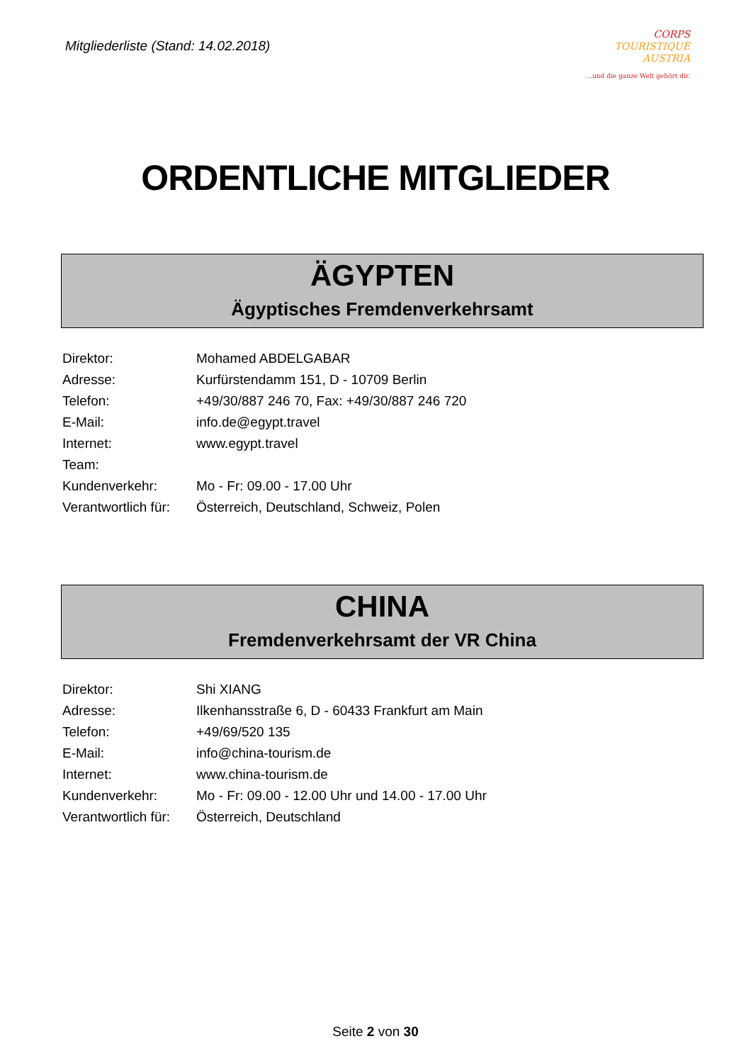Mitgliederliste (Stand: 14.02.2018)
CORPS
TOURISTIQUE
AUSTRIA
...und die ganze Welt gehört dir.
ORDENTLICHE MITGLIEDER
ÄGYPTEN
Ägyptisches Fremdenverkehrsamt
| Direktor: | Mohamed ABDELGABAR |
| Adresse: | Kurfürstendamm 151, D - 10709 Berlin |
| Telefon: | +49/30/887 246 70, Fax: +49/30/887 246 720 |
| E-Mail: | info.de@egypt.travel |
| Internet: | www.egypt.travel |
| Team: | |
| Kundenverkehr: | Mo - Fr: 09.00 - 17.00 Uhr |
| Verantwortlich für: | Österreich, Deutschland, Schweiz, Polen |
CHINA
Fremdenverkehrsamt der VR China
| Direktor: | Shi XIANG |
| Adresse: | Ilkenhansstraße 6, D - 60433 Frankfurt am Main |
| Telefon: | +49/69/520 135 |
| E-Mail: | info@china-tourism.de |
| Internet: | www.china-tourism.de |
| Kundenverkehr: | Mo - Fr: 09.00 - 12.00 Uhr und 14.00 - 17.00 Uhr |
| Verantwortlich für: | Österreich, Deutschland |
Seite 2 von 30